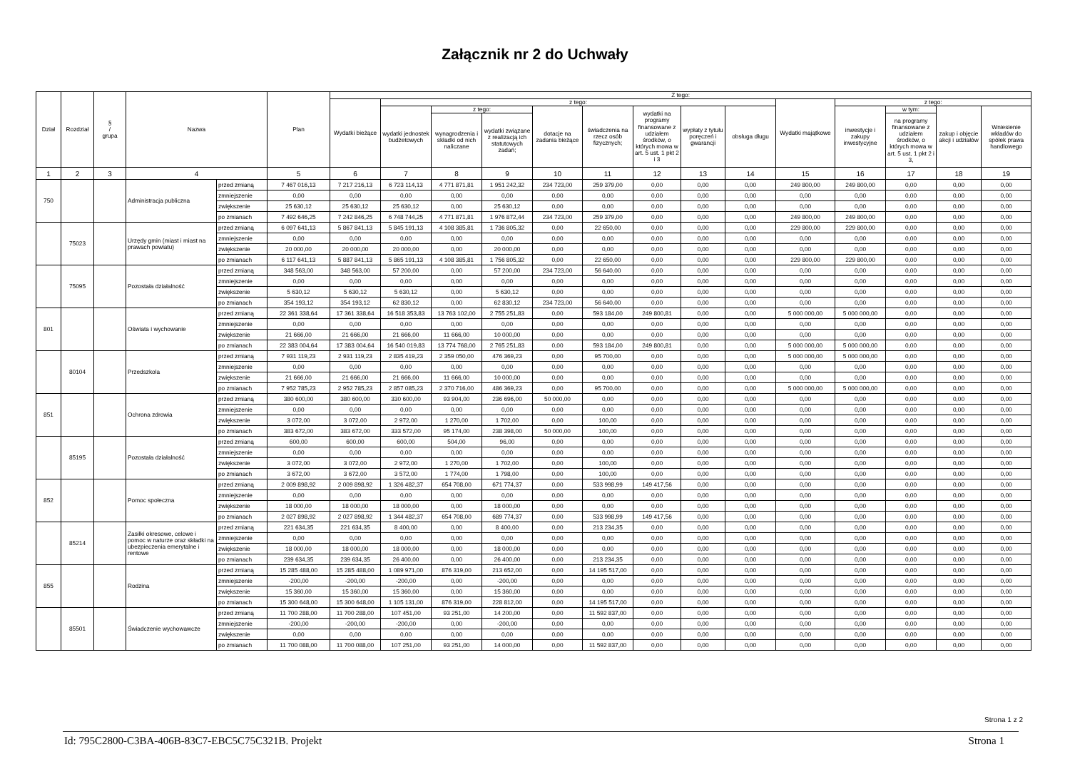Załącznik nr 2 do Uchwały
| Dział | Rozdział | § / grupa | Nazwa | | Plan | Z tego: | | | | | | | | | | | | | |
| --- | --- | --- | --- | --- | --- | --- | --- | --- | --- | --- | --- | --- | --- | --- | --- | --- | --- | --- | --- |
| | | | | | | Wydatki bieżące | z tego: | | | | | | | | Wydatki majątkowe | z tego: | | | |
| | | | | | | | wydatki jednostek budżetowych | z tego: | | dotacje na zadania bieżące | świadczenia na rzecz osób fizycznych; | wydatki na programy finansowane z udziałem środków, o których mowa w art. 5 ust. 1 pkt 2 i 3 | wypłaty z tytułu poręczeń i gwarancji | obsługa długu | | inwestycje i zakupy inwestycyjne | w tym: | zakup i objęcie akcji i udziałów | Wniesienie wkładów do spółek prawa handlowego |
| | | | | | | | | wynagrodzenia i składki od nich naliczane | wydatki związane z realizacją ich statutowych zadań; | | | | | | | | na programy finansowane z udziałem środków, o których mowa w art. 5 ust. 1 pkt 2 i 3, | | |
| 1 | 2 | 3 | 4 | | 5 | 6 | 7 | 8 | 9 | 10 | 11 | 12 | 13 | 14 | 15 | 16 | 17 | 18 | 19 |
| 750 | | | Administracja publiczna | przed zmianą | 7 467 016,13 | 7 217 216,13 | 6 723 114,13 | 4 771 871,81 | 1 951 242,32 | 234 723,00 | 259 379,00 | 0,00 | 0,00 | 0,00 | 249 800,00 | 249 800,00 | 0,00 | 0,00 | 0,00 |
| | | | | zmniejszenie | 0,00 | 0,00 | 0,00 | 0,00 | 0,00 | 0,00 | 0,00 | 0,00 | 0,00 | 0,00 | 0,00 | 0,00 | 0,00 | 0,00 | 0,00 |
| | | | | zwiększenie | 25 630,12 | 25 630,12 | 25 630,12 | 0,00 | 25 630,12 | 0,00 | 0,00 | 0,00 | 0,00 | 0,00 | 0,00 | 0,00 | 0,00 | 0,00 | 0,00 |
| | | | | po zmianach | 7 492 646,25 | 7 242 846,25 | 6 748 744,25 | 4 771 871,81 | 1 976 872,44 | 234 723,00 | 259 379,00 | 0,00 | 0,00 | 0,00 | 249 800,00 | 249 800,00 | 0,00 | 0,00 | 0,00 |
| | 75023 | | Urzędy gmin (miast i miast na prawach powiatu) | przed zmianą | 6 097 641,13 | 5 867 841,13 | 5 845 191,13 | 4 108 385,81 | 1 736 805,32 | 0,00 | 22 650,00 | 0,00 | 0,00 | 0,00 | 229 800,00 | 229 800,00 | 0,00 | 0,00 | 0,00 |
| | | | | zmniejszenie | 0,00 | 0,00 | 0,00 | 0,00 | 0,00 | 0,00 | 0,00 | 0,00 | 0,00 | 0,00 | 0,00 | 0,00 | 0,00 | 0,00 | 0,00 |
| | | | | zwiększenie | 20 000,00 | 20 000,00 | 20 000,00 | 0,00 | 20 000,00 | 0,00 | 0,00 | 0,00 | 0,00 | 0,00 | 0,00 | 0,00 | 0,00 | 0,00 | 0,00 |
| | | | | po zmianach | 6 117 641,13 | 5 887 841,13 | 5 865 191,13 | 4 108 385,81 | 1 756 805,32 | 0,00 | 22 650,00 | 0,00 | 0,00 | 0,00 | 229 800,00 | 229 800,00 | 0,00 | 0,00 | 0,00 |
| | 75095 | | Pozostała działalność | przed zmianą | 348 563,00 | 348 563,00 | 57 200,00 | 0,00 | 57 200,00 | 234 723,00 | 56 640,00 | 0,00 | 0,00 | 0,00 | 0,00 | 0,00 | 0,00 | 0,00 | 0,00 |
| | | | | zmniejszenie | 0,00 | 0,00 | 0,00 | 0,00 | 0,00 | 0,00 | 0,00 | 0,00 | 0,00 | 0,00 | 0,00 | 0,00 | 0,00 | 0,00 | 0,00 |
| | | | | zwiększenie | 5 630,12 | 5 630,12 | 5 630,12 | 0,00 | 5 630,12 | 0,00 | 0,00 | 0,00 | 0,00 | 0,00 | 0,00 | 0,00 | 0,00 | 0,00 | 0,00 |
| | | | | po zmianach | 354 193,12 | 354 193,12 | 62 830,12 | 0,00 | 62 830,12 | 234 723,00 | 56 640,00 | 0,00 | 0,00 | 0,00 | 0,00 | 0,00 | 0,00 | 0,00 | 0,00 |
| 801 | | | Oświata i wychowanie | przed zmianą | 22 361 338,64 | 17 361 338,64 | 16 518 353,83 | 13 763 102,00 | 2 755 251,83 | 0,00 | 593 184,00 | 249 800,81 | 0,00 | 0,00 | 5 000 000,00 | 5 000 000,00 | 0,00 | 0,00 | 0,00 |
| | | | | zmniejszenie | 0,00 | 0,00 | 0,00 | 0,00 | 0,00 | 0,00 | 0,00 | 0,00 | 0,00 | 0,00 | 0,00 | 0,00 | 0,00 | 0,00 | 0,00 |
| | | | | zwiększenie | 21 666,00 | 21 666,00 | 21 666,00 | 11 666,00 | 10 000,00 | 0,00 | 0,00 | 0,00 | 0,00 | 0,00 | 0,00 | 0,00 | 0,00 | 0,00 | 0,00 |
| | | | | po zmianach | 22 383 004,64 | 17 383 004,64 | 16 540 019,83 | 13 774 768,00 | 2 765 251,83 | 0,00 | 593 184,00 | 249 800,81 | 0,00 | 0,00 | 5 000 000,00 | 5 000 000,00 | 0,00 | 0,00 | 0,00 |
| | 80104 | | Przedszkola | przed zmianą | 7 931 119,23 | 2 931 119,23 | 2 835 419,23 | 2 359 050,00 | 476 369,23 | 0,00 | 95 700,00 | 0,00 | 0,00 | 0,00 | 5 000 000,00 | 5 000 000,00 | 0,00 | 0,00 | 0,00 |
| | | | | zmniejszenie | 0,00 | 0,00 | 0,00 | 0,00 | 0,00 | 0,00 | 0,00 | 0,00 | 0,00 | 0,00 | 0,00 | 0,00 | 0,00 | 0,00 | 0,00 |
| | | | | zwiększenie | 21 666,00 | 21 666,00 | 21 666,00 | 11 666,00 | 10 000,00 | 0,00 | 0,00 | 0,00 | 0,00 | 0,00 | 0,00 | 0,00 | 0,00 | 0,00 | 0,00 |
| | | | | po zmianach | 7 952 785,23 | 2 952 785,23 | 2 857 085,23 | 2 370 716,00 | 486 369,23 | 0,00 | 95 700,00 | 0,00 | 0,00 | 0,00 | 5 000 000,00 | 5 000 000,00 | 0,00 | 0,00 | 0,00 |
| 851 | | | Ochrona zdrowia | przed zmianą | 380 600,00 | 380 600,00 | 330 600,00 | 93 904,00 | 236 696,00 | 50 000,00 | 0,00 | 0,00 | 0,00 | 0,00 | 0,00 | 0,00 | 0,00 | 0,00 | 0,00 |
| | | | | zmniejszenie | 0,00 | 0,00 | 0,00 | 0,00 | 0,00 | 0,00 | 0,00 | 0,00 | 0,00 | 0,00 | 0,00 | 0,00 | 0,00 | 0,00 | 0,00 |
| | | | | zwiększenie | 3 072,00 | 3 072,00 | 2 972,00 | 1 270,00 | 1 702,00 | 0,00 | 100,00 | 0,00 | 0,00 | 0,00 | 0,00 | 0,00 | 0,00 | 0,00 | 0,00 |
| | | | | po zmianach | 383 672,00 | 383 672,00 | 333 572,00 | 95 174,00 | 238 398,00 | 50 000,00 | 100,00 | 0,00 | 0,00 | 0,00 | 0,00 | 0,00 | 0,00 | 0,00 | 0,00 |
| | 85195 | | Pozostała działalność | przed zmianą | 600,00 | 600,00 | 600,00 | 504,00 | 96,00 | 0,00 | 0,00 | 0,00 | 0,00 | 0,00 | 0,00 | 0,00 | 0,00 | 0,00 | 0,00 |
| | | | | zmniejszenie | 0,00 | 0,00 | 0,00 | 0,00 | 0,00 | 0,00 | 0,00 | 0,00 | 0,00 | 0,00 | 0,00 | 0,00 | 0,00 | 0,00 | 0,00 |
| | | | | zwiększenie | 3 072,00 | 3 072,00 | 2 972,00 | 1 270,00 | 1 702,00 | 0,00 | 100,00 | 0,00 | 0,00 | 0,00 | 0,00 | 0,00 | 0,00 | 0,00 | 0,00 |
| | | | | po zmianach | 3 672,00 | 3 672,00 | 3 572,00 | 1 774,00 | 1 798,00 | 0,00 | 100,00 | 0,00 | 0,00 | 0,00 | 0,00 | 0,00 | 0,00 | 0,00 | 0,00 |
| 852 | | | Pomoc społeczna | przed zmianą | 2 009 898,92 | 2 009 898,92 | 1 326 482,37 | 654 708,00 | 671 774,37 | 0,00 | 533 998,99 | 149 417,56 | 0,00 | 0,00 | 0,00 | 0,00 | 0,00 | 0,00 | 0,00 |
| | | | | zmniejszenie | 0,00 | 0,00 | 0,00 | 0,00 | 0,00 | 0,00 | 0,00 | 0,00 | 0,00 | 0,00 | 0,00 | 0,00 | 0,00 | 0,00 | 0,00 |
| | | | | zwiększenie | 18 000,00 | 18 000,00 | 18 000,00 | 0,00 | 18 000,00 | 0,00 | 0,00 | 0,00 | 0,00 | 0,00 | 0,00 | 0,00 | 0,00 | 0,00 | 0,00 |
| | | | | po zmianach | 2 027 898,92 | 2 027 898,92 | 1 344 482,37 | 654 708,00 | 689 774,37 | 0,00 | 533 998,99 | 149 417,56 | 0,00 | 0,00 | 0,00 | 0,00 | 0,00 | 0,00 | 0,00 |
| | 85214 | | Zasiłki okresowe, celowe i pomoc w naturze oraz składki na ubezpieczenia emerytalne i rentowe | przed zmianą | 221 634,35 | 221 634,35 | 8 400,00 | 0,00 | 8 400,00 | 0,00 | 213 234,35 | 0,00 | 0,00 | 0,00 | 0,00 | 0,00 | 0,00 | 0,00 | 0,00 |
| | | | | zmniejszenie | 0,00 | 0,00 | 0,00 | 0,00 | 0,00 | 0,00 | 0,00 | 0,00 | 0,00 | 0,00 | 0,00 | 0,00 | 0,00 | 0,00 | 0,00 |
| | | | | zwiększenie | 18 000,00 | 18 000,00 | 18 000,00 | 0,00 | 18 000,00 | 0,00 | 0,00 | 0,00 | 0,00 | 0,00 | 0,00 | 0,00 | 0,00 | 0,00 | 0,00 |
| | | | | po zmianach | 239 634,35 | 239 634,35 | 26 400,00 | 0,00 | 26 400,00 | 0,00 | 213 234,35 | 0,00 | 0,00 | 0,00 | 0,00 | 0,00 | 0,00 | 0,00 | 0,00 |
| 855 | | | Rodzina | przed zmianą | 15 285 488,00 | 15 285 488,00 | 1 089 971,00 | 876 319,00 | 213 652,00 | 0,00 | 14 195 517,00 | 0,00 | 0,00 | 0,00 | 0,00 | 0,00 | 0,00 | 0,00 | 0,00 |
| | | | | zmniejszenie | -200,00 | -200,00 | -200,00 | 0,00 | -200,00 | 0,00 | 0,00 | 0,00 | 0,00 | 0,00 | 0,00 | 0,00 | 0,00 | 0,00 | 0,00 |
| | | | | zwiększenie | 15 360,00 | 15 360,00 | 15 360,00 | 0,00 | 15 360,00 | 0,00 | 0,00 | 0,00 | 0,00 | 0,00 | 0,00 | 0,00 | 0,00 | 0,00 | 0,00 |
| | | | | po zmianach | 15 300 648,00 | 15 300 648,00 | 1 105 131,00 | 876 319,00 | 228 812,00 | 0,00 | 14 195 517,00 | 0,00 | 0,00 | 0,00 | 0,00 | 0,00 | 0,00 | 0,00 | 0,00 |
| | 85501 | | Świadczenie wychowawcze | przed zmianą | 11 700 288,00 | 11 700 288,00 | 107 451,00 | 93 251,00 | 14 200,00 | 0,00 | 11 592 837,00 | 0,00 | 0,00 | 0,00 | 0,00 | 0,00 | 0,00 | 0,00 | 0,00 |
| | | | | zmniejszenie | -200,00 | -200,00 | -200,00 | 0,00 | -200,00 | 0,00 | 0,00 | 0,00 | 0,00 | 0,00 | 0,00 | 0,00 | 0,00 | 0,00 | 0,00 |
| | | | | zwiększenie | 0,00 | 0,00 | 0,00 | 0,00 | 0,00 | 0,00 | 0,00 | 0,00 | 0,00 | 0,00 | 0,00 | 0,00 | 0,00 | 0,00 | 0,00 |
| | | | | po zmianach | 11 700 088,00 | 11 700 088,00 | 107 251,00 | 93 251,00 | 14 000,00 | 0,00 | 11 592 837,00 | 0,00 | 0,00 | 0,00 | 0,00 | 0,00 | 0,00 | 0,00 | 0,00 |
Strona 1 z 2
Id: 795C2800-C3BA-406B-83C7-EBC5C75C321B. Projekt Strona 1